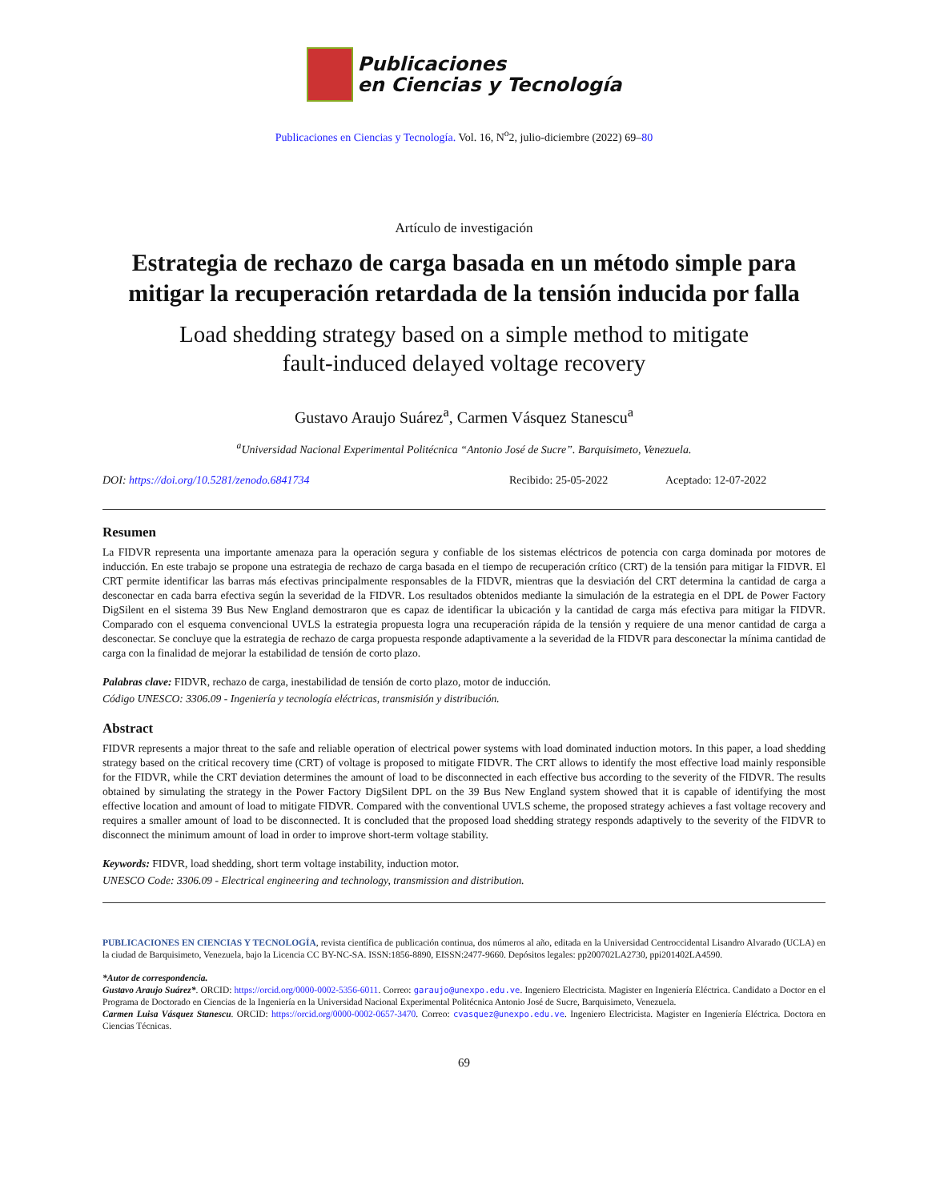Publicaciones
en Ciencias y Tecnología
Publicaciones en Ciencias y Tecnología. Vol. 16, N<sup>o</sup>2, julio-diciembre (2022) 69–80
Artículo de investigación
Estrategia de rechazo de carga basada en un método simple para mitigar la recuperación retardada de la tensión inducida por falla
Load shedding strategy based on a simple method to mitigate
fault-induced delayed voltage recovery
Gustavo Araujo Suárez<sup>a</sup>, Carmen Vásquez Stanescu<sup>a</sup>
<sup>a</sup> Universidad Nacional Experimental Politécnica “Antonio José de Sucre”. Barquisimeto, Venezuela.
DOI: https://doi.org/10.5281/zenodo.6841734 Recibido: 25-05-2022 Aceptado: 12-07-2022
Resumen
La FIDVR representa una importante amenaza para la operación segura y confiable de los sistemas eléctricos de potencia con carga dominada por motores de inducción. En este trabajo se propone una estrategia de rechazo de carga basada en el tiempo de recuperación crítico (CRT) de la tensión para mitigar la FIDVR. El CRT permite identificar las barras más efectivas principalmente responsables de la FIDVR, mientras que la desviación del CRT determina la cantidad de carga a desconectar en cada barra efectiva según la severidad de la FIDVR. Los resultados obtenidos mediante la simulación de la estrategia en el DPL de Power Factory DigSilent en el sistema 39 Bus New England demostraron que es capaz de identificar la ubicación y la cantidad de carga más efectiva para mitigar la FIDVR. Comparado con el esquema convencional UVLS la estrategia propuesta logra una recuperación rápida de la tensión y requiere de una menor cantidad de carga a desconectar. Se concluye que la estrategia de rechazo de carga propuesta responde adaptivamente a la severidad de la FIDVR para desconectar la mínima cantidad de carga con la finalidad de mejorar la estabilidad de tensión de corto plazo.
Palabras clave: FIDVR, rechazo de carga, inestabilidad de tensión de corto plazo, motor de inducción.
Código UNESCO: 3306.09 - Ingeniería y tecnología eléctricas, transmisión y distribución.
Abstract
FIDVR represents a major threat to the safe and reliable operation of electrical power systems with load dominated induction motors. In this paper, a load shedding strategy based on the critical recovery time (CRT) of voltage is proposed to mitigate FIDVR. The CRT allows to identify the most effective load mainly responsible for the FIDVR, while the CRT deviation determines the amount of load to be disconnected in each effective bus according to the severity of the FIDVR. The results obtained by simulating the strategy in the Power Factory DigSilent DPL on the 39 Bus New England system showed that it is capable of identifying the most effective location and amount of load to mitigate FIDVR. Compared with the conventional UVLS scheme, the proposed strategy achieves a fast voltage recovery and requires a smaller amount of load to be disconnected. It is concluded that the proposed load shedding strategy responds adaptively to the severity of the FIDVR to disconnect the minimum amount of load in order to improve short-term voltage stability.
Keywords: FIDVR, load shedding, short term voltage instability, induction motor.
UNESCO Code: 3306.09 - Electrical engineering and technology, transmission and distribution.
PUBLICACIONES EN CIENCIAS Y TECNOLOGÍA, revista científica de publicación continua, dos números al año, editada en la Universidad Centroccidental Lisandro Alvarado (UCLA) en la ciudad de Barquisimeto, Venezuela, bajo la Licencia CC BY-NC-SA. ISSN:1856-8890, EISSN:2477-9660. Depósitos legales: pp200702LA2730, ppi201402LA4590.
*Autor de correspondencia.
Gustavo Araujo Suárez*. ORCID: https://orcid.org/0000-0002-5356-6011. Correo: garaujo@unexpo.edu.ve. Ingeniero Electricista. Magister en Ingeniería Eléctrica. Candidato a Doctor en el Programa de Doctorado en Ciencias de la Ingeniería en la Universidad Nacional Experimental Politécnica Antonio José de Sucre, Barquisimeto, Venezuela.
Carmen Luisa Vásquez Stanescu. ORCID: https://orcid.org/0000-0002-0657-3470. Correo: cvasquez@unexpo.edu.ve. Ingeniero Electricista. Magister en Ingeniería Eléctrica. Doctora en Ciencias Técnicas.
69